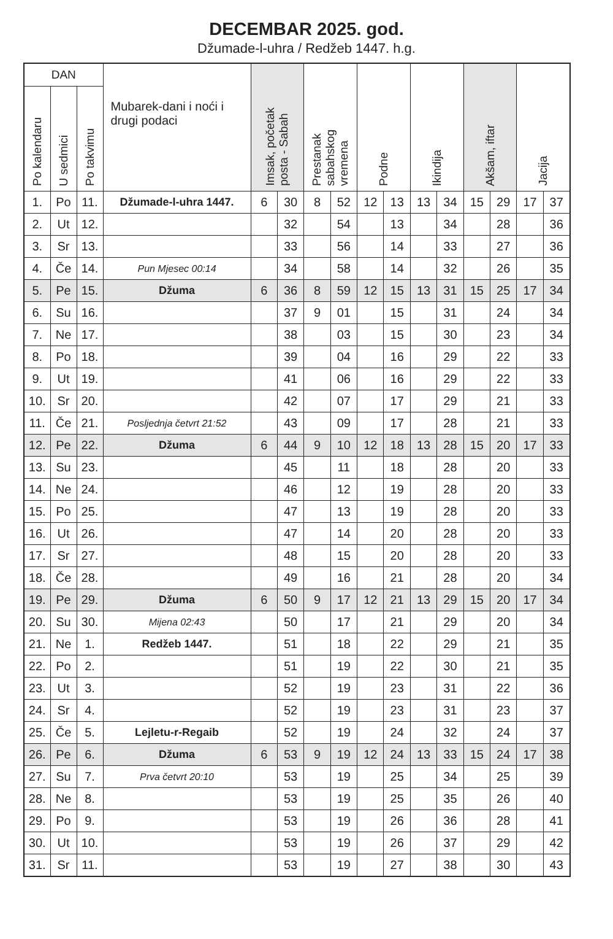DECEMBAR 2025. god.
Džumade-l-uhra / Redžeb 1447. h.g.
| DAN | | | Mubarek-dani i noći i drugi podaci | Imsak, početak posta - Sabah | | Prestanak sabahskog vremena | | Podne | | Ikindija | | Akšam, iftar | | Jacija | |
| --- | --- | --- | --- | --- | --- | --- | --- | --- | --- | --- | --- | --- | --- | --- | --- |
| Po kalendaru | U sedmici | Po takvimu | | | | | | | | | | | | | |
| 1. | Po | 11. | Džumade-l-uhra 1447. | 6 | 30 | 8 | 52 | 12 | 13 | 13 | 34 | 15 | 29 | 17 | 37 |
| 2. | Ut | 12. | | | 32 | | 54 | | 13 | | 34 | | 28 | | 36 |
| 3. | Sr | 13. | | | 33 | | 56 | | 14 | | 33 | | 27 | | 36 |
| 4. | Če | 14. | Pun Mjesec 00:14 | | 34 | | 58 | | 14 | | 32 | | 26 | | 35 |
| 5. | Pe | 15. | Džuma | 6 | 36 | 8 | 59 | 12 | 15 | 13 | 31 | 15 | 25 | 17 | 34 |
| 6. | Su | 16. | | | 37 | 9 | 01 | | 15 | | 31 | | 24 | | 34 |
| 7. | Ne | 17. | | | 38 | | 03 | | 15 | | 30 | | 23 | | 34 |
| 8. | Po | 18. | | | 39 | | 04 | | 16 | | 29 | | 22 | | 33 |
| 9. | Ut | 19. | | | 41 | | 06 | | 16 | | 29 | | 22 | | 33 |
| 10. | Sr | 20. | | | 42 | | 07 | | 17 | | 29 | | 21 | | 33 |
| 11. | Če | 21. | Posljednja četvrt 21:52 | | 43 | | 09 | | 17 | | 28 | | 21 | | 33 |
| 12. | Pe | 22. | Džuma | 6 | 44 | 9 | 10 | 12 | 18 | 13 | 28 | 15 | 20 | 17 | 33 |
| 13. | Su | 23. | | | 45 | | 11 | | 18 | | 28 | | 20 | | 33 |
| 14. | Ne | 24. | | | 46 | | 12 | | 19 | | 28 | | 20 | | 33 |
| 15. | Po | 25. | | | 47 | | 13 | | 19 | | 28 | | 20 | | 33 |
| 16. | Ut | 26. | | | 47 | | 14 | | 20 | | 28 | | 20 | | 33 |
| 17. | Sr | 27. | | | 48 | | 15 | | 20 | | 28 | | 20 | | 33 |
| 18. | Če | 28. | | | 49 | | 16 | | 21 | | 28 | | 20 | | 34 |
| 19. | Pe | 29. | Džuma | 6 | 50 | 9 | 17 | 12 | 21 | 13 | 29 | 15 | 20 | 17 | 34 |
| 20. | Su | 30. | Mijena 02:43 | | 50 | | 17 | | 21 | | 29 | | 20 | | 34 |
| 21. | Ne | 1. | Redžeb 1447. | | 51 | | 18 | | 22 | | 29 | | 21 | | 35 |
| 22. | Po | 2. | | | 51 | | 19 | | 22 | | 30 | | 21 | | 35 |
| 23. | Ut | 3. | | | 52 | | 19 | | 23 | | 31 | | 22 | | 36 |
| 24. | Sr | 4. | | | 52 | | 19 | | 23 | | 31 | | 23 | | 37 |
| 25. | Če | 5. | Lejletu-r-Regaib | | 52 | | 19 | | 24 | | 32 | | 24 | | 37 |
| 26. | Pe | 6. | Džuma | 6 | 53 | 9 | 19 | 12 | 24 | 13 | 33 | 15 | 24 | 17 | 38 |
| 27. | Su | 7. | Prva četvrt 20:10 | | 53 | | 19 | | 25 | | 34 | | 25 | | 39 |
| 28. | Ne | 8. | | | 53 | | 19 | | 25 | | 35 | | 26 | | 40 |
| 29. | Po | 9. | | | 53 | | 19 | | 26 | | 36 | | 28 | | 41 |
| 30. | Ut | 10. | | | 53 | | 19 | | 26 | | 37 | | 29 | | 42 |
| 31. | Sr | 11. | | | 53 | | 19 | | 27 | | 38 | | 30 | | 43 |